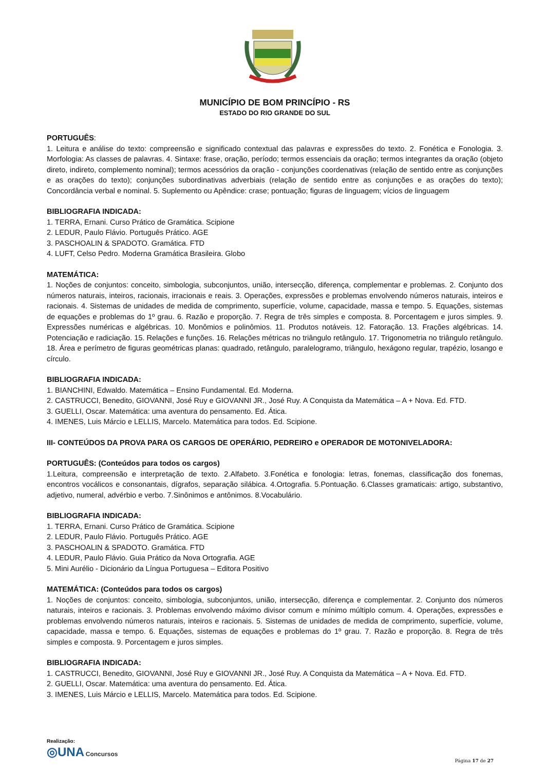MUNICÍPIO DE BOM PRINCÍPIO - RS
ESTADO DO RIO GRANDE DO SUL
PORTUGUÊS:
1. Leitura e análise do texto: compreensão e significado contextual das palavras e expressões do texto. 2. Fonética e Fonologia. 3. Morfologia: As classes de palavras. 4. Sintaxe: frase, oração, período; termos essenciais da oração; termos integrantes da oração (objeto direto, indireto, complemento nominal); termos acessórios da oração - conjunções coordenativas (relação de sentido entre as conjunções e as orações do texto); conjunções subordinativas adverbiais (relação de sentido entre as conjunções e as orações do texto); Concordância verbal e nominal. 5. Suplemento ou Apêndice: crase; pontuação; figuras de linguagem; vícios de linguagem
BIBLIOGRAFIA INDICADA:
1. TERRA, Ernani. Curso Prático de Gramática. Scipione
2. LEDUR, Paulo Flávio. Português Prático. AGE
3. PASCHOALIN & SPADOTO. Gramática. FTD
4. LUFT, Celso Pedro. Moderna Gramática Brasileira. Globo
MATEMÁTICA:
1. Noções de conjuntos: conceito, simbologia, subconjuntos, união, intersecção, diferença, complementar e problemas. 2. Conjunto dos números naturais, inteiros, racionais, irracionais e reais. 3. Operações, expressões e problemas envolvendo números naturais, inteiros e racionais. 4. Sistemas de unidades de medida de comprimento, superfície, volume, capacidade, massa e tempo. 5. Equações, sistemas de equações e problemas do 1º grau. 6. Razão e proporção. 7. Regra de três simples e composta. 8. Porcentagem e juros simples. 9. Expressões numéricas e algébricas. 10. Monômios e polinômios. 11. Produtos notáveis. 12. Fatoração. 13. Frações algébricas. 14. Potenciação e radiciação. 15. Relações e funções. 16. Relações métricas no triângulo retângulo. 17. Trigonometria no triângulo retângulo. 18. Área e perímetro de figuras geométricas planas: quadrado, retângulo, paralelogramo, triângulo, hexágono regular, trapézio, losango e círculo.
BIBLIOGRAFIA INDICADA:
1. BIANCHINI, Edwaldo. Matemática – Ensino Fundamental. Ed. Moderna.
2. CASTRUCCI, Benedito, GIOVANNI, José Ruy e GIOVANNI JR., José Ruy. A Conquista da Matemática – A + Nova. Ed. FTD.
3. GUELLI, Oscar. Matemática: uma aventura do pensamento. Ed. Ática.
4. IMENES, Luis Márcio e LELLIS, Marcelo. Matemática para todos. Ed. Scipione.
III- CONTEÚDOS DA PROVA PARA OS CARGOS DE OPERÁRIO, PEDREIRO e OPERADOR DE MOTONIVELADORA:
PORTUGUÊS: (Conteúdos para todos os cargos)
1.Leitura, compreensão e interpretação de texto. 2.Alfabeto. 3.Fonética e fonologia: letras, fonemas, classificação dos fonemas, encontros vocálicos e consonantais, dígrafos, separação silábica. 4.Ortografia. 5.Pontuação. 6.Classes gramaticais: artigo, substantivo, adjetivo, numeral, advérbio e verbo. 7.Sinônimos e antônimos. 8.Vocabulário.
BIBLIOGRAFIA INDICADA:
1. TERRA, Ernani. Curso Prático de Gramática. Scipione
2. LEDUR, Paulo Flávio. Português Prático. AGE
3. PASCHOALIN & SPADOTO. Gramática. FTD
4. LEDUR, Paulo Flávio. Guia Prático da Nova Ortografia. AGE
5. Mini Aurélio - Dicionário da Língua Portuguesa – Editora Positivo
MATEMÁTICA: (Conteúdos para todos os cargos)
1. Noções de conjuntos: conceito, simbologia, subconjuntos, união, intersecção, diferença e complementar. 2. Conjunto dos números naturais, inteiros e racionais. 3. Problemas envolvendo máximo divisor comum e mínimo múltiplo comum. 4. Operações, expressões e problemas envolvendo números naturais, inteiros e racionais. 5. Sistemas de unidades de medida de comprimento, superfície, volume, capacidade, massa e tempo. 6. Equações, sistemas de equações e problemas do 1º grau. 7. Razão e proporção. 8. Regra de três simples e composta. 9. Porcentagem e juros simples.
BIBLIOGRAFIA INDICADA:
1. CASTRUCCI, Benedito, GIOVANNI, José Ruy e GIOVANNI JR., José Ruy. A Conquista da Matemática – A + Nova. Ed. FTD.
2. GUELLI, Oscar. Matemática: uma aventura do pensamento. Ed. Ática.
3. IMENES, Luis Márcio e LELLIS, Marcelo. Matemática para todos. Ed. Scipione.
Realização:
◎UNA Concursos
Página 17 de 27